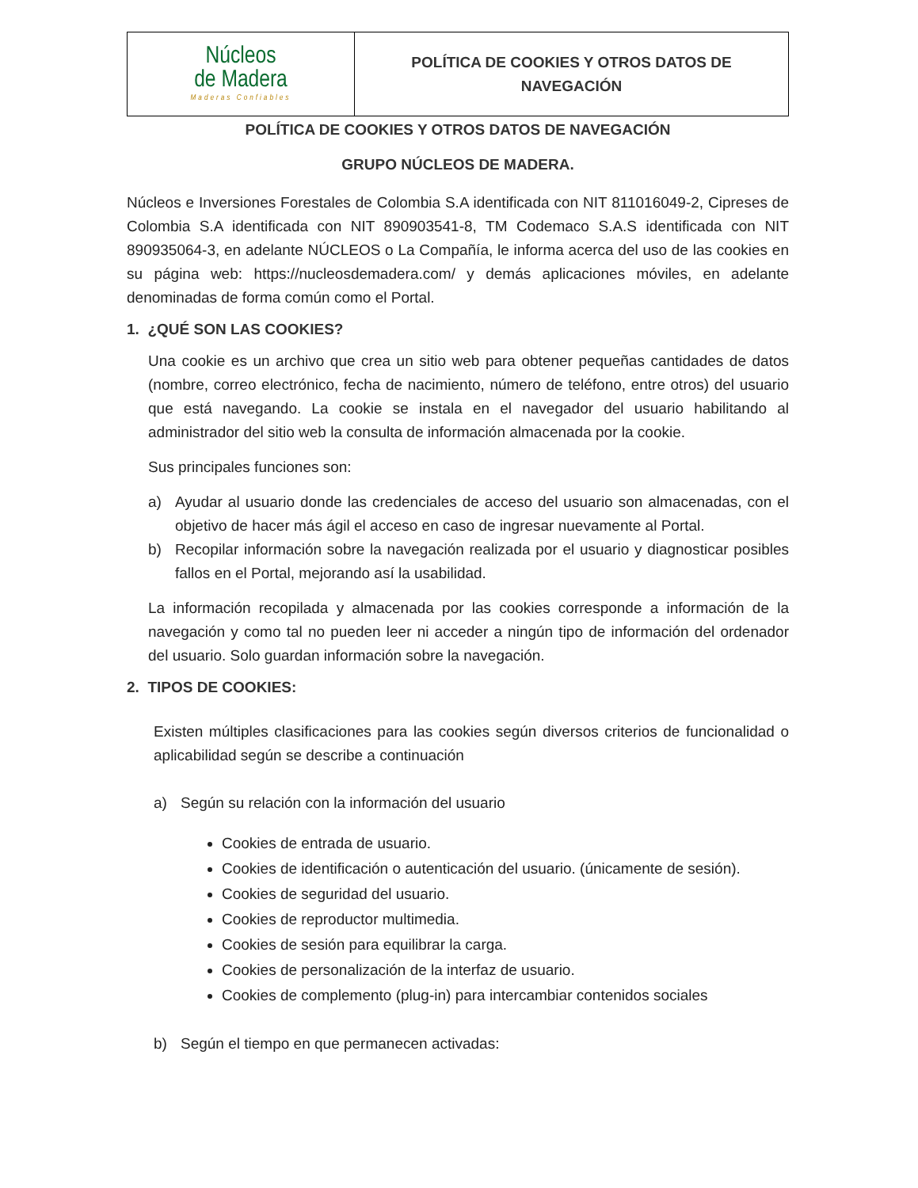| Núcleos de Madera Maderas Confiables | POLÍTICA DE COOKIES Y OTROS DATOS DE NAVEGACIÓN |
POLÍTICA DE COOKIES Y OTROS DATOS DE NAVEGACIÓN
GRUPO NÚCLEOS DE MADERA.
Núcleos e Inversiones Forestales de Colombia S.A identificada con NIT 811016049-2, Cipreses de Colombia S.A identificada con NIT 890903541-8, TM Codemaco S.A.S identificada con NIT 890935064-3, en adelante NÚCLEOS o La Compañía, le informa acerca del uso de las cookies en su página web: https://nucleosdemadera.com/ y demás aplicaciones móviles, en adelante denominadas de forma común como el Portal.
1. ¿QUÉ SON LAS COOKIES?
Una cookie es un archivo que crea un sitio web para obtener pequeñas cantidades de datos (nombre, correo electrónico, fecha de nacimiento, número de teléfono, entre otros) del usuario que está navegando. La cookie se instala en el navegador del usuario habilitando al administrador del sitio web la consulta de información almacenada por la cookie.
Sus principales funciones son:
a) Ayudar al usuario donde las credenciales de acceso del usuario son almacenadas, con el objetivo de hacer más ágil el acceso en caso de ingresar nuevamente al Portal.
b) Recopilar información sobre la navegación realizada por el usuario y diagnosticar posibles fallos en el Portal, mejorando así la usabilidad.
La información recopilada y almacenada por las cookies corresponde a información de la navegación y como tal no pueden leer ni acceder a ningún tipo de información del ordenador del usuario. Solo guardan información sobre la navegación.
2. TIPOS DE COOKIES:
Existen múltiples clasificaciones para las cookies según diversos criterios de funcionalidad o aplicabilidad según se describe a continuación
a) Según su relación con la información del usuario
Cookies de entrada de usuario.
Cookies de identificación o autenticación del usuario. (únicamente de sesión).
Cookies de seguridad del usuario.
Cookies de reproductor multimedia.
Cookies de sesión para equilibrar la carga.
Cookies de personalización de la interfaz de usuario.
Cookies de complemento (plug-in) para intercambiar contenidos sociales
b) Según el tiempo en que permanecen activadas: